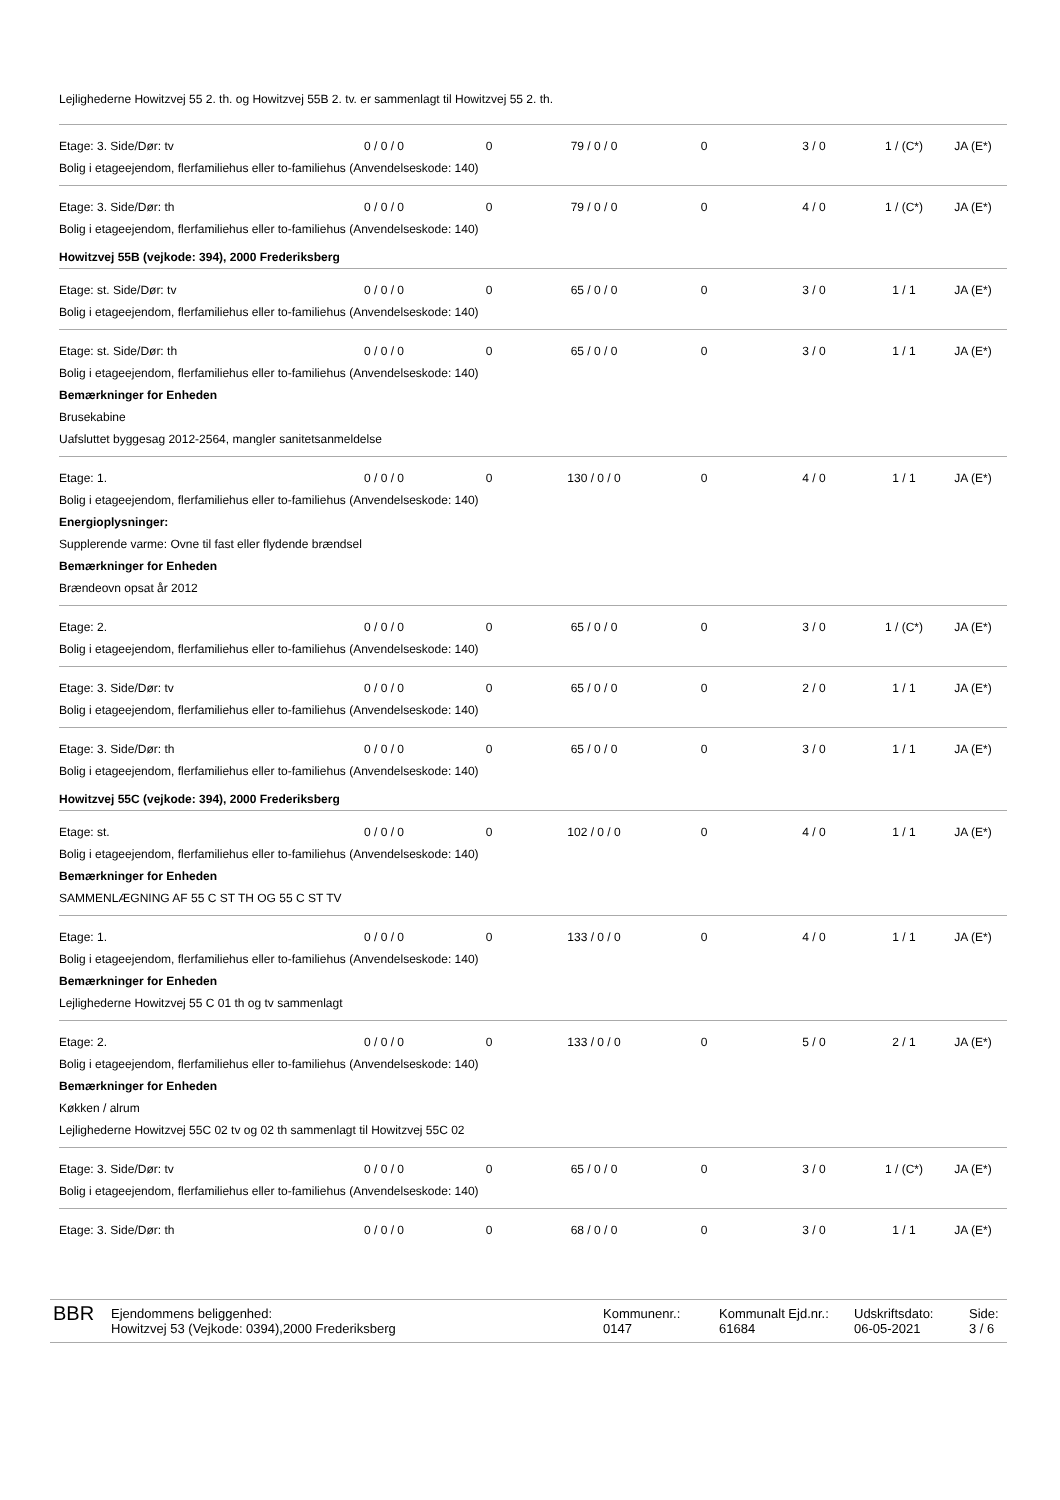Lejlighederne Howitzvej 55 2. th. og Howitzvej 55B 2. tv. er sammenlagt til Howitzvej 55 2. th.
| Etage: 3. Side/Dør: tv | 0 / 0 / 0 | 0 | 79 / 0 / 0 | 0 | 3 / 0 | 1 / (C*) | JA (E*) |
| Bolig i etageejendom, flerfamiliehus eller to-familiehus (Anvendelseskode: 140) | | | | | | | |
| Etage: 3. Side/Dør: th | 0 / 0 / 0 | 0 | 79 / 0 / 0 | 0 | 4 / 0 | 1 / (C*) | JA (E*) |
| Bolig i etageejendom, flerfamiliehus eller to-familiehus (Anvendelseskode: 140) | | | | | | | |
| Howitzvej 55B (vejkode: 394), 2000 Frederiksberg | | | | | | | |
| Etage: st. Side/Dør: tv | 0 / 0 / 0 | 0 | 65 / 0 / 0 | 0 | 3 / 0 | 1 / 1 | JA (E*) |
| Bolig i etageejendom, flerfamiliehus eller to-familiehus (Anvendelseskode: 140) | | | | | | | |
| Etage: st. Side/Dør: th | 0 / 0 / 0 | 0 | 65 / 0 / 0 | 0 | 3 / 0 | 1 / 1 | JA (E*) |
| Bolig i etageejendom, flerfamiliehus eller to-familiehus (Anvendelseskode: 140) | | | | | | | |
| Bemærkninger for Enheden | | | | | | | |
| Brusekabine | | | | | | | |
| Uafsluttet byggesag 2012-2564, mangler sanitetsanmeldelse | | | | | | | |
| Etage: 1. | 0 / 0 / 0 | 0 | 130 / 0 / 0 | 0 | 4 / 0 | 1 / 1 | JA (E*) |
| Bolig i etageejendom, flerfamiliehus eller to-familiehus (Anvendelseskode: 140) | | | | | | | |
| Energioplysninger: | | | | | | | |
| Supplerende varme: Ovne til fast eller flydende brændsel | | | | | | | |
| Bemærkninger for Enheden | | | | | | | |
| Brændeovn opsat år 2012 | | | | | | | |
| Etage: 2. | 0 / 0 / 0 | 0 | 65 / 0 / 0 | 0 | 3 / 0 | 1 / (C*) | JA (E*) |
| Bolig i etageejendom, flerfamiliehus eller to-familiehus (Anvendelseskode: 140) | | | | | | | |
| Etage: 3. Side/Dør: tv | 0 / 0 / 0 | 0 | 65 / 0 / 0 | 0 | 2 / 0 | 1 / 1 | JA (E*) |
| Bolig i etageejendom, flerfamiliehus eller to-familiehus (Anvendelseskode: 140) | | | | | | | |
| Etage: 3. Side/Dør: th | 0 / 0 / 0 | 0 | 65 / 0 / 0 | 0 | 3 / 0 | 1 / 1 | JA (E*) |
| Bolig i etageejendom, flerfamiliehus eller to-familiehus (Anvendelseskode: 140) | | | | | | | |
| Howitzvej 55C (vejkode: 394), 2000 Frederiksberg | | | | | | | |
| Etage: st. | 0 / 0 / 0 | 0 | 102 / 0 / 0 | 0 | 4 / 0 | 1 / 1 | JA (E*) |
| Bolig i etageejendom, flerfamiliehus eller to-familiehus (Anvendelseskode: 140) | | | | | | | |
| Bemærkninger for Enheden | | | | | | | |
| SAMMENLÆGNING AF 55 C ST TH OG 55 C ST TV | | | | | | | |
| Etage: 1. | 0 / 0 / 0 | 0 | 133 / 0 / 0 | 0 | 4 / 0 | 1 / 1 | JA (E*) |
| Bolig i etageejendom, flerfamiliehus eller to-familiehus (Anvendelseskode: 140) | | | | | | | |
| Bemærkninger for Enheden | | | | | | | |
| Lejlighederne Howitzvej 55 C 01 th og tv sammenlagt | | | | | | | |
| Etage: 2. | 0 / 0 / 0 | 0 | 133 / 0 / 0 | 0 | 5 / 0 | 2 / 1 | JA (E*) |
| Bolig i etageejendom, flerfamiliehus eller to-familiehus (Anvendelseskode: 140) | | | | | | | |
| Bemærkninger for Enheden | | | | | | | |
| Køkken / alrum | | | | | | | |
| Lejlighederne Howitzvej 55C 02 tv og 02 th sammenlagt til Howitzvej 55C 02 | | | | | | | |
| Etage: 3. Side/Dør: tv | 0 / 0 / 0 | 0 | 65 / 0 / 0 | 0 | 3 / 0 | 1 / (C*) | JA (E*) |
| Bolig i etageejendom, flerfamiliehus eller to-familiehus (Anvendelseskode: 140) | | | | | | | |
| Etage: 3. Side/Dør: th | 0 / 0 / 0 | 0 | 68 / 0 / 0 | 0 | 3 / 0 | 1 / 1 | JA (E*) |
BBR
Ejendommens beliggenhed:
Howitzvej 53 (Vejkode: 0394),2000 Frederiksberg
Kommunenr.:
0147
Kommunalt Ejd.nr.:
61684
Udskriftsdato:
06-05-2021
Side:
3 / 6